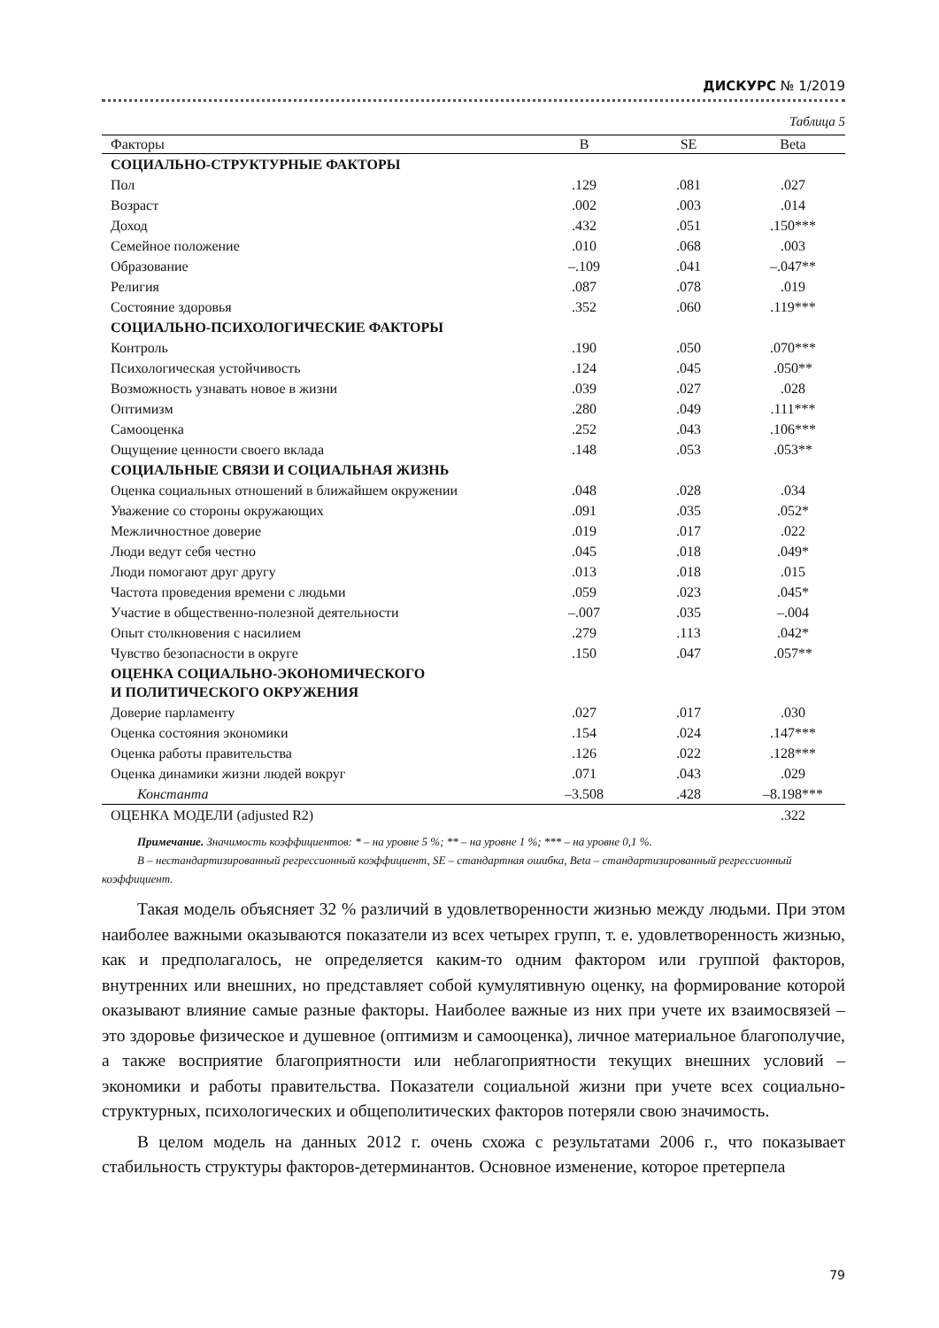ДИСКУРС № 1/2019
Таблица 5
| Факторы | B | SE | Beta |
| --- | --- | --- | --- |
| СОЦИАЛЬНО-СТРУКТУРНЫЕ ФАКТОРЫ | | | |
| Пол | .129 | .081 | .027 |
| Возраст | .002 | .003 | .014 |
| Доход | .432 | .051 | .150*** |
| Семейное положение | .010 | .068 | .003 |
| Образование | –.109 | .041 | –.047** |
| Религия | .087 | .078 | .019 |
| Состояние здоровья | .352 | .060 | .119*** |
| СОЦИАЛЬНО-ПСИХОЛОГИЧЕСКИЕ ФАКТОРЫ | | | |
| Контроль | .190 | .050 | .070*** |
| Психологическая устойчивость | .124 | .045 | .050** |
| Возможность узнавать новое в жизни | .039 | .027 | .028 |
| Оптимизм | .280 | .049 | .111*** |
| Самооценка | .252 | .043 | .106*** |
| Ощущение ценности своего вклада | .148 | .053 | .053** |
| СОЦИАЛЬНЫЕ СВЯЗИ И СОЦИАЛЬНАЯ ЖИЗНЬ | | | |
| Оценка социальных отношений в ближайшем окружении | .048 | .028 | .034 |
| Уважение со стороны окружающих | .091 | .035 | .052* |
| Межличностное доверие | .019 | .017 | .022 |
| Люди ведут себя честно | .045 | .018 | .049* |
| Люди помогают друг другу | .013 | .018 | .015 |
| Частота проведения времени с людьми | .059 | .023 | .045* |
| Участие в общественно-полезной деятельности | –.007 | .035 | –.004 |
| Опыт столкновения с насилием | .279 | .113 | .042* |
| Чувство безопасности в округе | .150 | .047 | .057** |
| ОЦЕНКА СОЦИАЛЬНО-ЭКОНОМИЧЕСКОГО И ПОЛИТИЧЕСКОГО ОКРУЖЕНИЯ | | | |
| Доверие парламенту | .027 | .017 | .030 |
| Оценка состояния экономики | .154 | .024 | .147*** |
| Оценка работы правительства | .126 | .022 | .128*** |
| Оценка динамики жизни людей вокруг | .071 | .043 | .029 |
| Константа | –3.508 | .428 | –8.198*** |
| ОЦЕНКА МОДЕЛИ (adjusted R2) | | | .322 |
Примечание. Значимость коэффициентов: * – на уровне 5 %; ** – на уровне 1 %; *** – на уровне 0,1 %.
B – нестандартизированный регрессионный коэффициент, SE – стандартная ошибка, Beta – стандартизированный регрессионный коэффициент.
Такая модель объясняет 32 % различий в удовлетворенности жизнью между людьми. При этом наиболее важными оказываются показатели из всех четырех групп, т. е. удовлетворенность жизнью, как и предполагалось, не определяется каким-то одним фактором или группой факторов, внутренних или внешних, но представляет собой кумулятивную оценку, на формирование которой оказывают влияние самые разные факторы. Наиболее важные из них при учете их взаимосвязей – это здоровье физическое и душевное (оптимизм и самооценка), личное материальное благополучие, а также восприятие благоприятности или неблагоприятности текущих внешних условий – экономики и работы правительства. Показатели социальной жизни при учете всех социально-структурных, психологических и общеполитических факторов потеряли свою значимость.
В целом модель на данных 2012 г. очень схожа с результатами 2006 г., что показывает стабильность структуры факторов-детерминантов. Основное изменение, которое претерпела
79